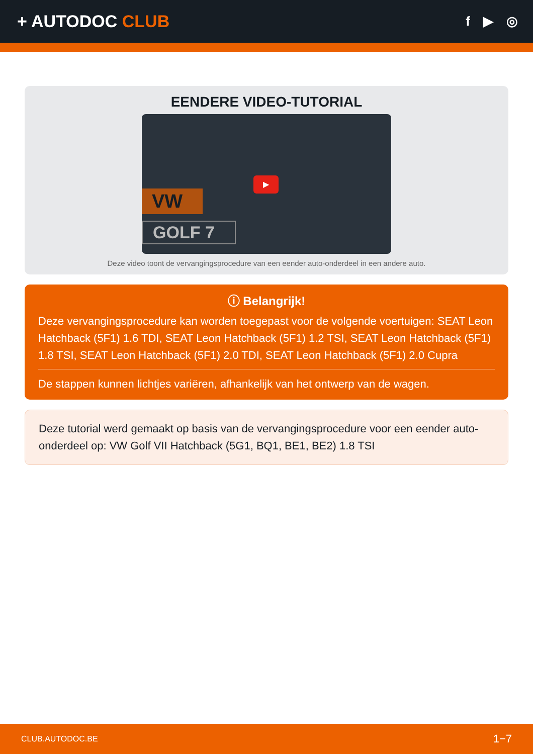+ AUTODOC CLUB
f ▶ ◎
EENDERE VIDEO-TUTORIAL
VW
GOLF 7
▶
Deze video toont de vervangingsprocedure van een eender auto-onderdeel in een andere auto.
ⓘ Belangrijk!
Deze vervangingsprocedure kan worden toegepast voor de volgende voertuigen: SEAT Leon Hatchback (5F1) 1.6 TDI, SEAT Leon Hatchback (5F1) 1.2 TSI, SEAT Leon Hatchback (5F1) 1.8 TSI, SEAT Leon Hatchback (5F1) 2.0 TDI, SEAT Leon Hatchback (5F1) 2.0 Cupra
De stappen kunnen lichtjes variëren, afhankelijk van het ontwerp van de wagen.
Deze tutorial werd gemaakt op basis van de vervangingsprocedure voor een eender auto-onderdeel op: VW Golf VII Hatchback (5G1, BQ1, BE1, BE2) 1.8 TSI
CLUB.AUTODOC.BE 1−7